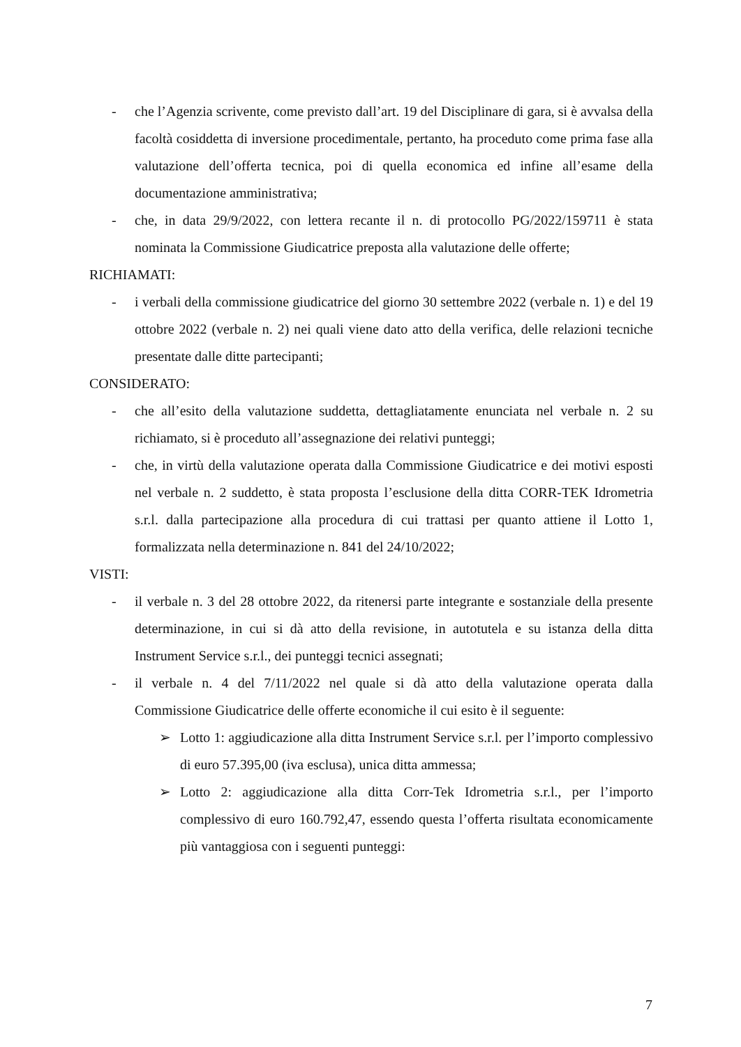- che l’Agenzia scrivente, come previsto dall’art. 19 del Disciplinare di gara, si è avvalsa della facoltà cosiddetta di inversione procedimentale, pertanto, ha proceduto come prima fase alla valutazione dell’offerta tecnica, poi di quella economica ed infine all’esame della documentazione amministrativa;
- che, in data 29/9/2022, con lettera recante il n. di protocollo PG/2022/159711 è stata nominata la Commissione Giudicatrice preposta alla valutazione delle offerte;
RICHIAMATI:
- i verbali della commissione giudicatrice del giorno 30 settembre 2022 (verbale n. 1) e del 19 ottobre 2022 (verbale n. 2) nei quali viene dato atto della verifica, delle relazioni tecniche presentate dalle ditte partecipanti;
CONSIDERATO:
- che all’esito della valutazione suddetta, dettagliatamente enunciata nel verbale n. 2 su richiamato, si è proceduto all’assegnazione dei relativi punteggi;
- che, in virtù della valutazione operata dalla Commissione Giudicatrice e dei motivi esposti nel verbale n. 2 suddetto, è stata proposta l’esclusione della ditta CORR-TEK Idrometria s.r.l. dalla partecipazione alla procedura di cui trattasi per quanto attiene il Lotto 1, formalizzata nella determinazione n. 841 del 24/10/2022;
VISTI:
- il verbale n. 3 del 28 ottobre 2022, da ritenersi parte integrante e sostanziale della presente determinazione, in cui si dà atto della revisione, in autotutela e su istanza della ditta Instrument Service s.r.l., dei punteggi tecnici assegnati;
- il verbale n. 4 del 7/11/2022 nel quale si dà atto della valutazione operata dalla Commissione Giudicatrice delle offerte economiche il cui esito è il seguente:
➢ Lotto 1: aggiudicazione alla ditta Instrument Service s.r.l. per l’importo complessivo di euro 57.395,00 (iva esclusa), unica ditta ammessa;
➢ Lotto 2: aggiudicazione alla ditta Corr-Tek Idrometria s.r.l., per l’importo complessivo di euro 160.792,47, essendo questa l’offerta risultata economicamente più vantaggiosa con i seguenti punteggi:
7